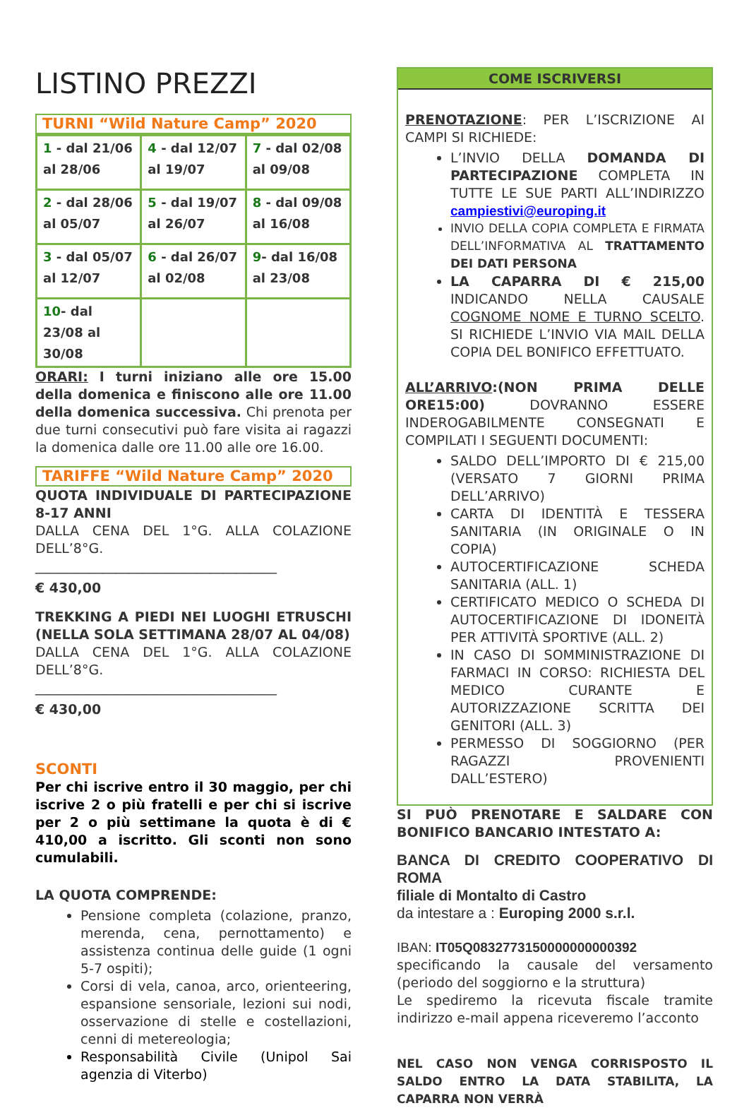LISTINO PREZZI
TURNI “Wild Nature Camp” 2020
| 1 - dal 21/06 al 28/06 | 4 - dal 12/07 al 19/07 | 7 - dal 02/08 al 09/08 |
| 2 - dal 28/06 al 05/07 | 5 - dal 19/07 al 26/07 | 8 - dal 09/08 al 16/08 |
| 3 - dal 05/07 al 12/07 | 6 - dal 26/07 al 02/08 | 9 - dal 16/08 al 23/08 |
| 10 - dal 23/08 al 30/08 | | |
ORARI: I turni iniziano alle ore 15.00 della domenica e finiscono alle ore 11.00 della domenica successiva. Chi prenota per due turni consecutivi può fare visita ai ragazzi la domenica dalle ore 11.00 alle ore 16.00.
TARIFFE “Wild Nature Camp” 2020
QUOTA INDIVIDUALE DI PARTECIPAZIONE 8-17 ANNI
DALLA CENA DEL 1°G. ALLA COLAZIONE DELL’8°G.
____________________________________
€ 430,00
TREKKING A PIEDI NEI LUOGHI ETRUSCHI (NELLA SOLA SETTIMANA 28/07 AL 04/08)
DALLA CENA DEL 1°G. ALLA COLAZIONE DELL’8°G.
____________________________________
€ 430,00
SCONTI
Per chi iscrive entro il 30 maggio, per chi iscrive 2 o più fratelli e per chi si iscrive per 2 o più settimane la quota è di € 410,00 a iscritto. Gli sconti non sono cumulabili.
LA QUOTA COMPRENDE:
Pensione completa (colazione, pranzo, merenda, cena, pernottamento) e assistenza continua delle guide (1 ogni 5-7 ospiti);
Corsi di vela, canoa, arco, orienteering, espansione sensoriale, lezioni sui nodi, osservazione di stelle e costellazioni, cenni di metereologia;
Responsabilità Civile (Unipol Sai agenzia di Viterbo)
COME ISCRIVERSI
PRENOTAZIONE: PER L’ISCRIZIONE AI CAMPI SI RICHIEDE:
L’INVIO DELLA DOMANDA DI PARTECIPAZIONE COMPLETA IN TUTTE LE SUE PARTI ALL’INDIRIZZO campiestivi@europing.it
INVIO DELLA COPIA COMPLETA E FIRMATA DELL’INFORMATIVA AL TRATTAMENTO DEI DATI PERSONA
LA CAPARRA DI € 215,00 INDICANDO NELLA CAUSALE COGNOME NOME E TURNO SCELTO. SI RICHIEDE L’INVIO VIA MAIL DELLA COPIA DEL BONIFICO EFFETTUATO.
ALL’ARRIVO:(NON PRIMA DELLE ORE15:00) DOVRANNO ESSERE INDEROGABILMENTE CONSEGNATI E COMPILATI I SEGUENTI DOCUMENTI:
SALDO DELL’IMPORTO DI € 215,00 (VERSATO 7 GIORNI PRIMA DELL’ARRIVO)
CARTA DI IDENTITÀ E TESSERA SANITARIA (IN ORIGINALE O IN COPIA)
AUTOCERTIFICAZIONE SCHEDA SANITARIA (ALL. 1)
CERTIFICATO MEDICO O SCHEDA DI AUTOCERTIFICAZIONE DI IDONEITÀ PER ATTIVITÀ SPORTIVE (ALL. 2)
IN CASO DI SOMMINISTRAZIONE DI FARMACI IN CORSO: RICHIESTA DEL MEDICO CURANTE E AUTORIZZAZIONE SCRITTA DEI GENITORI (ALL. 3)
PERMESSO DI SOGGIORNO (PER RAGAZZI PROVENIENTI DALL’ESTERO)
SI PUÒ PRENOTARE E SALDARE CON BONIFICO BANCARIO INTESTATO A:
BANCA DI CREDITO COOPERATIVO DI ROMA
filiale di Montalto di Castro
da intestare a : Europing 2000 s.r.l.
IBAN: IT05Q0832773150000000000392
specificando la causale del versamento (periodo del soggiorno e la struttura)
Le spediremo la ricevuta fiscale tramite indirizzo e-mail appena riceveremo l’acconto
NEL CASO NON VENGA CORRISPOSTO IL SALDO ENTRO LA DATA STABILITA, LA CAPARRA NON VERRÀ